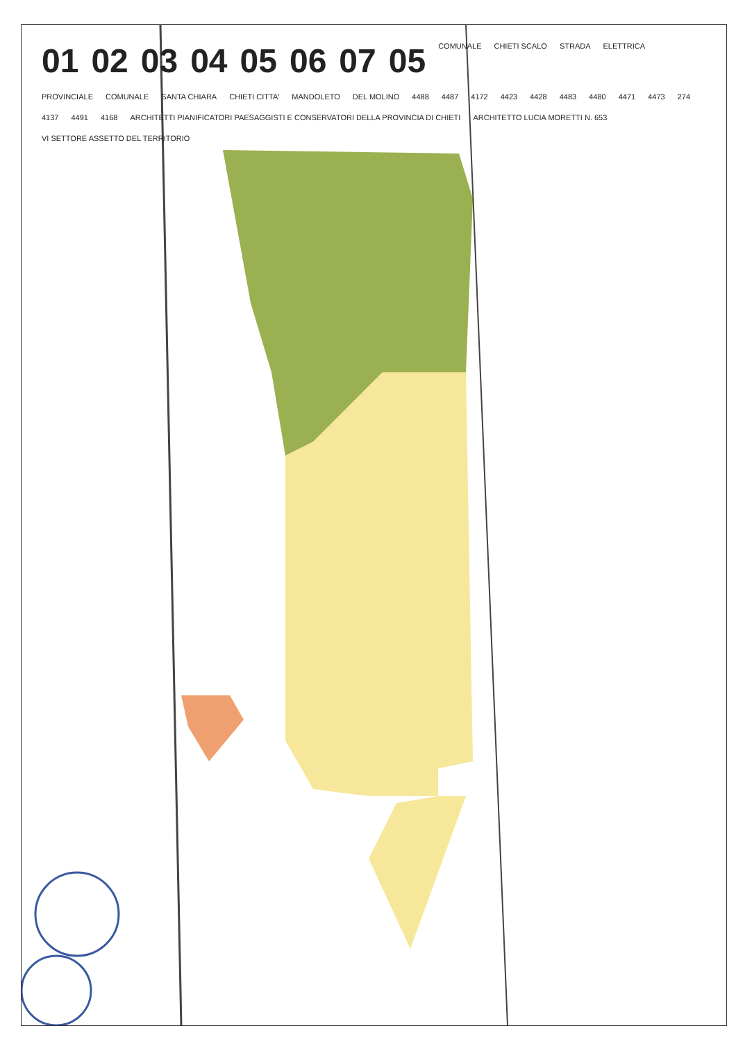01 02 03 04 05 06 07 05 COMUNALE CHIETI SCALO STRADA ELETTRICA PROVINCIALE COMUNALE SANTA CHIARA CHIETI CITTA' MANDOLETO DEL MOLINO 4488 4487 4172 4423 4428 4483 4480 4471 4473 274 4137 4491 4168 ARCHITETTI PIANIFICATORI PAESAGGISTI E CONSERVATORI DELLA PROVINCIA DI CHIETI ARCHITETTO LUCIA MORETTI N. 653 VI SETTORE ASSETTO DEL TERRITORIO